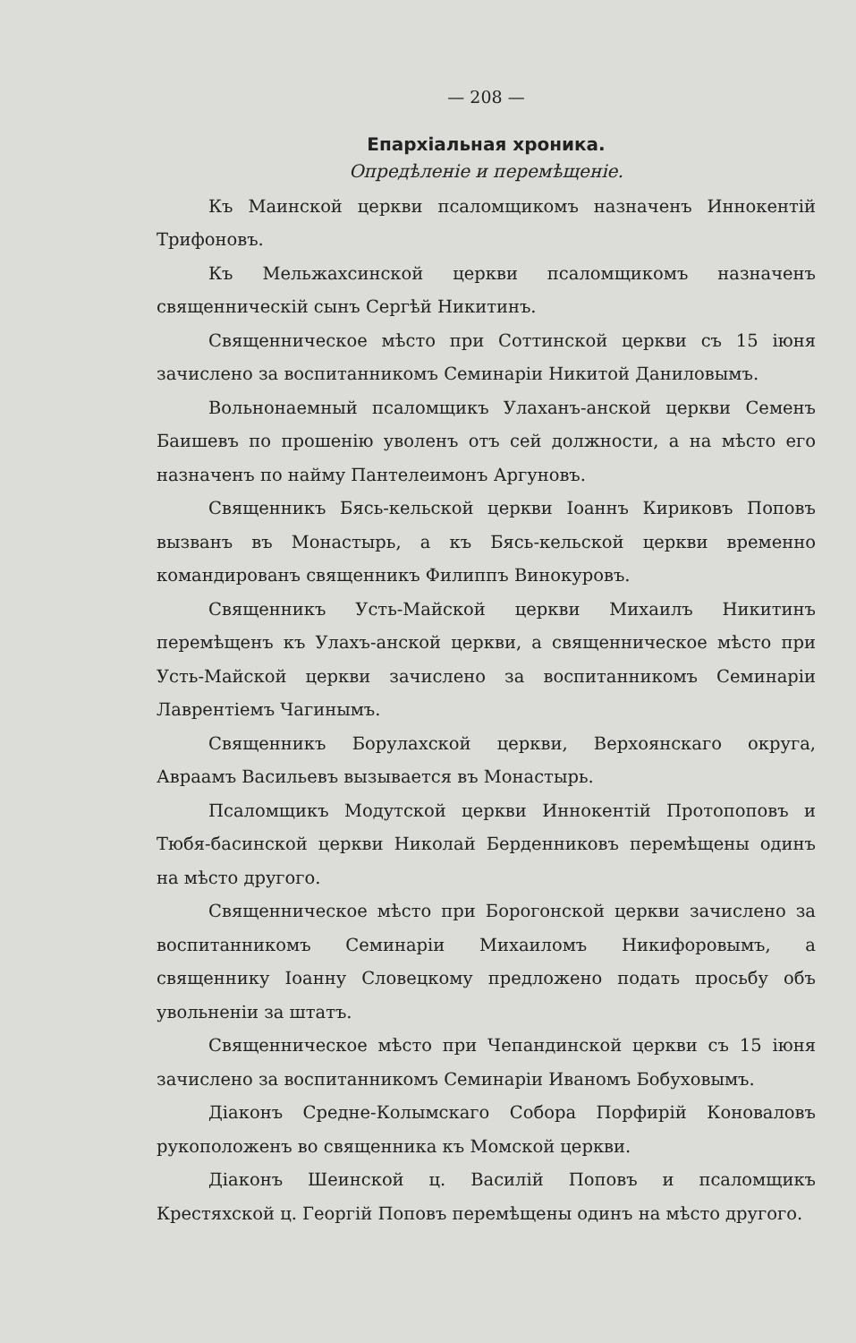— 208 —
Епархіальная хроника.
Опредѣленіе и перемѣщеніе.
Къ Маинской церкви псаломщикомъ назначенъ Иннокентій Трифоновъ.
Къ Мельжахсинской церкви псаломщикомъ назначенъ священническій сынъ Сергѣй Никитинъ.
Священническое мѣсто при Соттинской церкви съ 15 іюня зачислено за воспитанникомъ Семинаріи Никитой Даниловымъ.
Вольнонаемный псаломщикъ Улаханъ-анской церкви Семенъ Баишевъ по прошенію уволенъ отъ сей должности, а на мѣсто его назначенъ по найму Пантелеимонъ Аргуновъ.
Священникъ Бясь-кельской церкви Іоаннъ Кириковъ Поповъ вызванъ въ Монастырь, а къ Бясь-кельской церкви временно командированъ священникъ Филиппъ Винокуровъ.
Священникъ Усть-Майской церкви Михаилъ Никитинъ перемѣщенъ къ Улахъ-анской церкви, а священническое мѣсто при Усть-Майской церкви зачислено за воспитанникомъ Семинаріи Лаврентіемъ Чагинымъ.
Священникъ Борулахской церкви, Верхоянскаго округа, Авраамъ Васильевъ вызывается въ Монастырь.
Псаломщикъ Модутской церкви Иннокентій Протопоповъ и Тюбя-басинской церкви Николай Берденниковъ перемѣщены одинъ на мѣсто другого.
Священническое мѣсто при Борогонской церкви зачислено за воспитанникомъ Семинаріи Михаиломъ Никифоровымъ, а священнику Іоанну Словецкому предложено подать просьбу объ увольненіи за штатъ.
Священническое мѣсто при Чепандинской церкви съ 15 іюня зачислено за воспитанникомъ Семинаріи Иваномъ Бобуховымъ.
Діаконъ Средне-Колымскаго Собора Порфирій Коноваловъ рукоположенъ во священника къ Момской церкви.
Діаконъ Шеинской ц. Василій Поповъ и псаломщикъ Крестяхской ц. Георгій Поповъ перемѣщены одинъ на мѣсто другого.